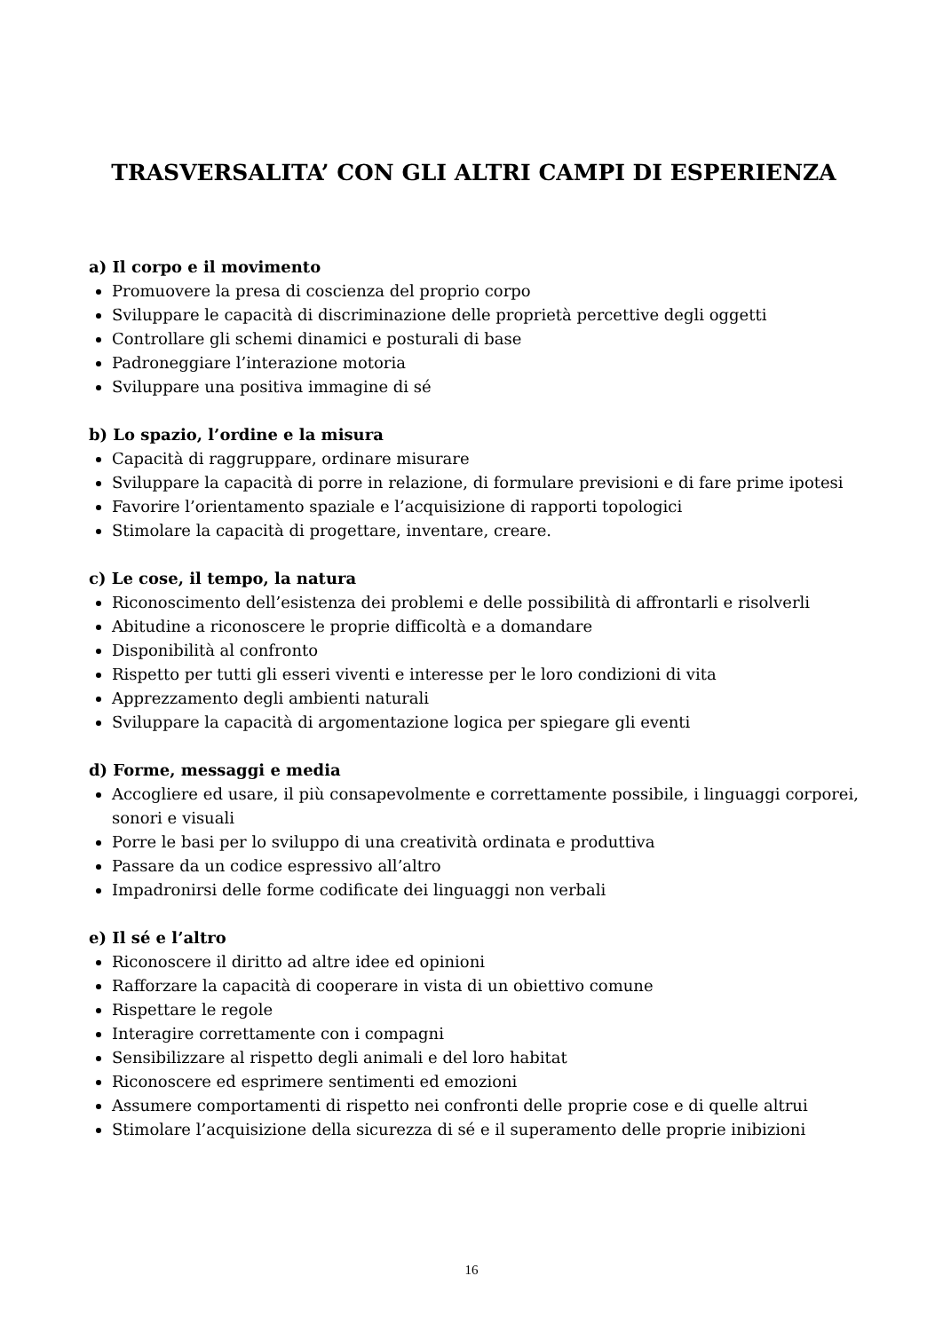TRASVERSALITA’ CON GLI ALTRI CAMPI DI ESPERIENZA
a) Il corpo e il movimento
Promuovere la presa di coscienza del proprio corpo
Sviluppare le capacità di discriminazione delle proprietà percettive degli oggetti
Controllare gli schemi dinamici e posturali di base
Padroneggiare l’interazione motoria
Sviluppare una positiva immagine di sé
b) Lo spazio, l’ordine e la misura
Capacità di raggruppare, ordinare misurare
Sviluppare la capacità di porre in relazione, di formulare previsioni e di fare prime ipotesi
Favorire l’orientamento spaziale e l’acquisizione di rapporti topologici
Stimolare la capacità di progettare, inventare, creare.
c) Le cose, il tempo, la natura
Riconoscimento dell’esistenza dei problemi e delle possibilità di affrontarli e risolverli
Abitudine a riconoscere le proprie difficoltà e a domandare
Disponibilità al confronto
Rispetto per tutti gli esseri viventi e interesse per le loro condizioni di vita
Apprezzamento degli ambienti naturali
Sviluppare la capacità di argomentazione logica per spiegare gli eventi
d) Forme, messaggi e media
Accogliere ed usare, il più consapevolmente e correttamente possibile, i linguaggi corporei, sonori e visuali
Porre le basi per lo sviluppo di una creatività ordinata e produttiva
Passare da un codice espressivo all’altro
Impadronirsi delle forme codificate dei linguaggi non verbali
e) Il sé e l’altro
Riconoscere il diritto ad altre idee ed opinioni
Rafforzare la capacità di cooperare in vista di un obiettivo comune
Rispettare le regole
Interagire correttamente con i compagni
Sensibilizzare al rispetto degli animali e del loro habitat
Riconoscere ed esprimere sentimenti ed emozioni
Assumere comportamenti di rispetto nei confronti delle proprie cose e di quelle altrui
Stimolare l’acquisizione della sicurezza di sé e il superamento delle proprie inibizioni
16